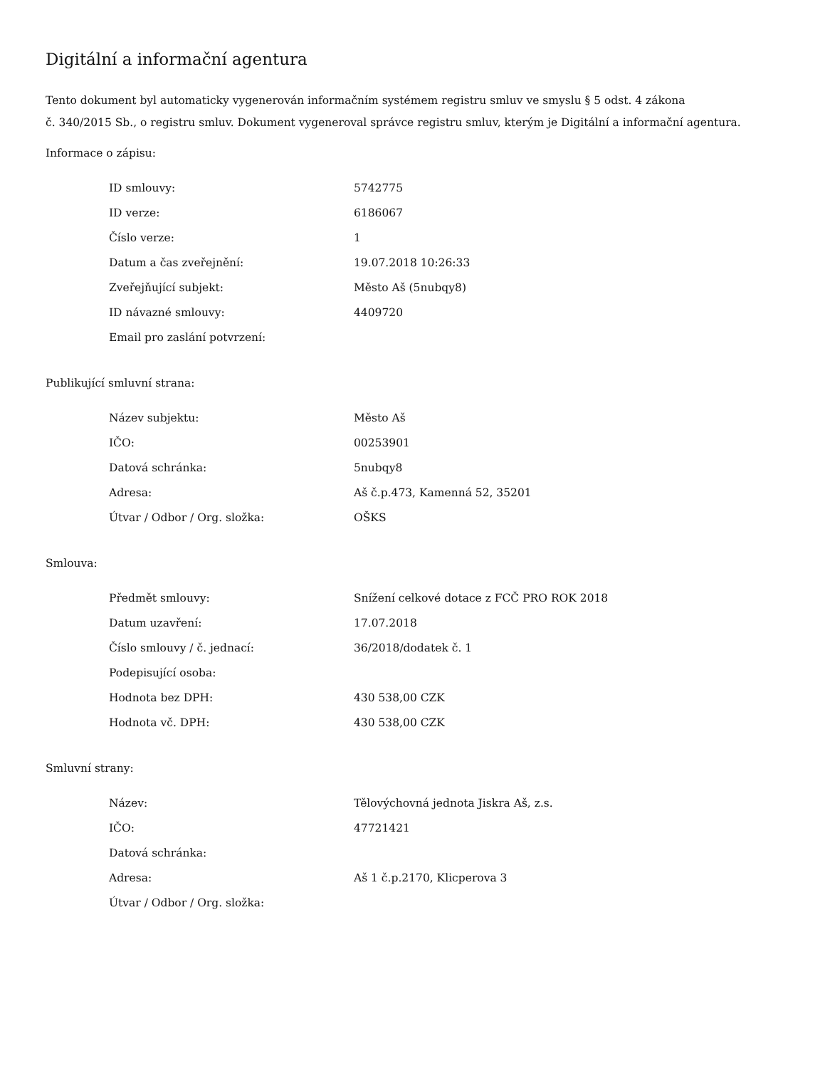Digitální a informační agentura
Tento dokument byl automaticky vygenerován informačním systémem registru smluv ve smyslu § 5 odst. 4 zákona
č. 340/2015 Sb., o registru smluv. Dokument vygeneroval správce registru smluv, kterým je Digitální a informační agentura.
Informace o zápisu:
| ID smlouvy: | 5742775 |
| ID verze: | 6186067 |
| Číslo verze: | 1 |
| Datum a čas zveřejnění: | 19.07.2018 10:26:33 |
| Zveřejňující subjekt: | Město Aš (5nubqy8) |
| ID návazné smlouvy: | 4409720 |
| Email pro zaslání potvrzení: | |
Publikující smluvní strana:
| Název subjektu: | Město Aš |
| IČO: | 00253901 |
| Datová schránka: | 5nubqy8 |
| Adresa: | Aš č.p.473, Kamenná 52, 35201 |
| Útvar / Odbor / Org. složka: | OŠKS |
Smlouva:
| Předmět smlouvy: | Snížení celkové dotace z FCČ PRO ROK 2018 |
| Datum uzavření: | 17.07.2018 |
| Číslo smlouvy / č. jednací: | 36/2018/dodatek č. 1 |
| Podepisující osoba: | |
| Hodnota bez DPH: | 430 538,00 CZK |
| Hodnota vč. DPH: | 430 538,00 CZK |
Smluvní strany:
| Název: | Tělovýchovná jednota Jiskra Aš, z.s. |
| IČO: | 47721421 |
| Datová schránka: | |
| Adresa: | Aš 1 č.p.2170, Klicperova 3 |
| Útvar / Odbor / Org. složka: | |